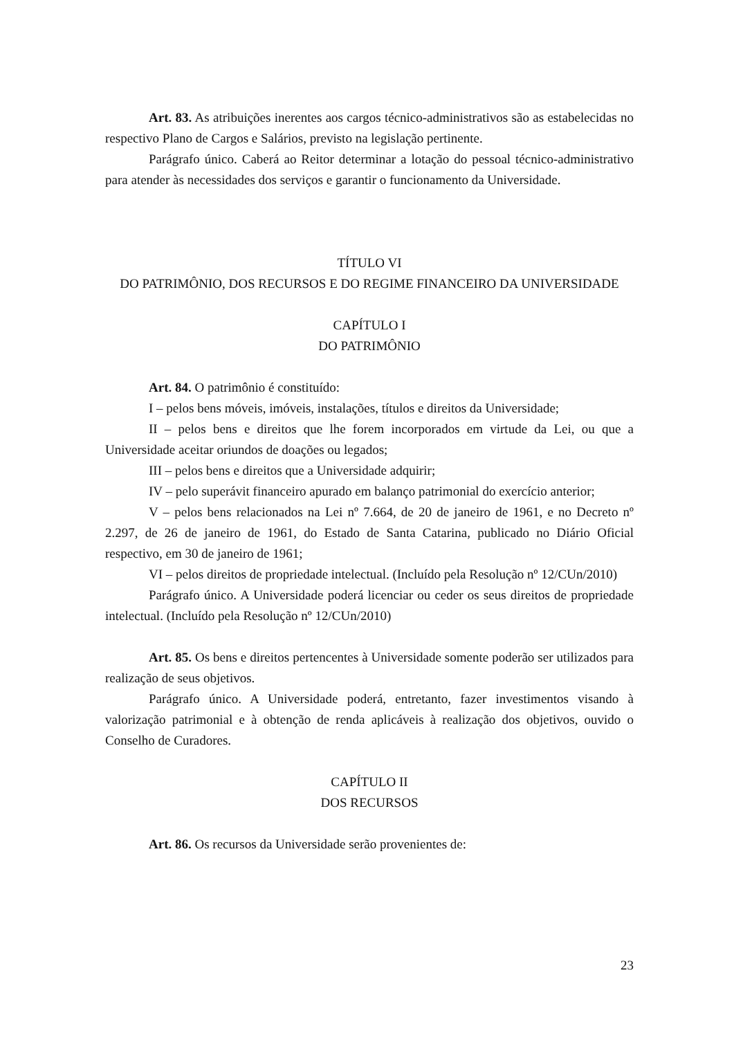Art. 83. As atribuições inerentes aos cargos técnico-administrativos são as estabelecidas no respectivo Plano de Cargos e Salários, previsto na legislação pertinente.
Parágrafo único. Caberá ao Reitor determinar a lotação do pessoal técnico-administrativo para atender às necessidades dos serviços e garantir o funcionamento da Universidade.
TÍTULO VI
DO PATRIMÔNIO, DOS RECURSOS E DO REGIME FINANCEIRO DA UNIVERSIDADE
CAPÍTULO I
DO PATRIMÔNIO
Art. 84. O patrimônio é constituído:
I – pelos bens móveis, imóveis, instalações, títulos e direitos da Universidade;
II – pelos bens e direitos que lhe forem incorporados em virtude da Lei, ou que a Universidade aceitar oriundos de doações ou legados;
III – pelos bens e direitos que a Universidade adquirir;
IV – pelo superávit financeiro apurado em balanço patrimonial do exercício anterior;
V – pelos bens relacionados na Lei nº 7.664, de 20 de janeiro de 1961, e no Decreto nº 2.297, de 26 de janeiro de 1961, do Estado de Santa Catarina, publicado no Diário Oficial respectivo, em 30 de janeiro de 1961;
VI – pelos direitos de propriedade intelectual. (Incluído pela Resolução nº 12/CUn/2010)
Parágrafo único. A Universidade poderá licenciar ou ceder os seus direitos de propriedade intelectual. (Incluído pela Resolução nº 12/CUn/2010)
Art. 85. Os bens e direitos pertencentes à Universidade somente poderão ser utilizados para realização de seus objetivos.
Parágrafo único. A Universidade poderá, entretanto, fazer investimentos visando à valorização patrimonial e à obtenção de renda aplicáveis à realização dos objetivos, ouvido o Conselho de Curadores.
CAPÍTULO II
DOS RECURSOS
Art. 86. Os recursos da Universidade serão provenientes de:
23